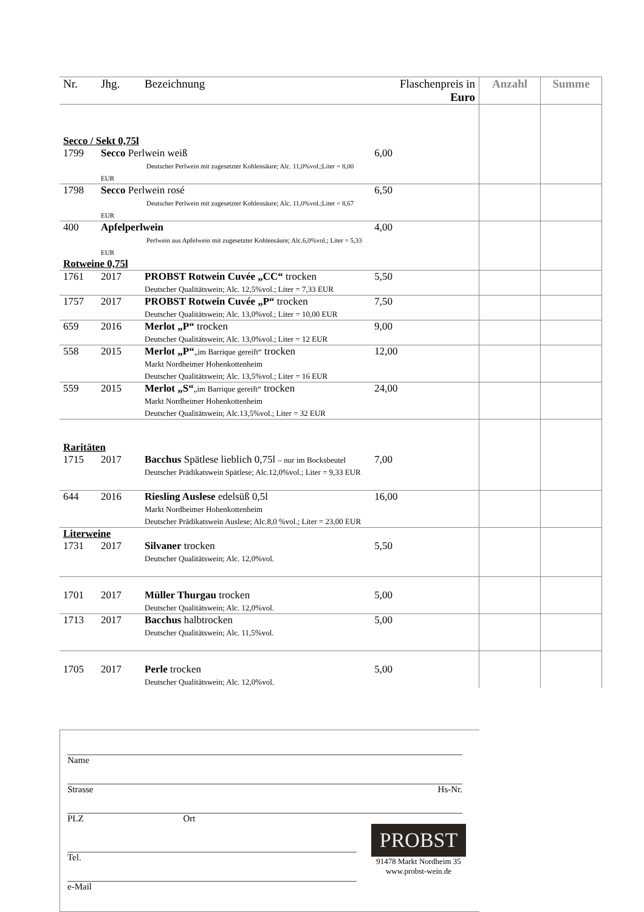| Nr. | Jhg. | Bezeichnung | Flaschenpreis in Euro | Anzahl | Summe |
| --- | --- | --- | --- | --- | --- |
| Secco / Sekt 0,75l | | | | | |
| 1799 | Secco Perlwein weiß Deutscher Perlwein mit zugesetzter Kohlensäure; Alc. 11,0%vol.;Liter = 8,00 EUR | | 6,00 | | |
| 1798 | Secco Perlwein rosé Deutscher Perlwein mit zugesetzter Kohlensäure; Alc. 11,0%vol.;Liter = 8,67 EUR | | 6,50 | | |
| 400 | Apfelperlwein Perlwein aus Apfelwein mit zugesetzter Kohlensäure; Alc.6,0%vol.; Liter = 5,33 EUR | | 4,00 | | |
| Rotweine 0,75l | | | | | |
| 1761 | 2017 | PROBST Rotwein Cuvée „CC“ trocken Deutscher Qualitätswein; Alc. 12,5%vol.; Liter = 7,33 EUR | 5,50 | | |
| 1757 | 2017 | PROBST Rotwein Cuvée „P“ trocken Deutscher Qualitätswein; Alc. 13,0%vol.; Liter = 10,00 EUR | 7,50 | | |
| 659 | 2016 | Merlot „P“ trocken Deutscher Qualitätswein; Alc. 13,0%vol.; Liter = 12 EUR | 9,00 | | |
| 558 | 2015 | Merlot „P“ „im Barrique gereift“ trocken Markt Nordheimer Hohenkottenheim Deutscher Qualitätswein; Alc. 13,5%vol.; Liter = 16 EUR | 12,00 | | |
| 559 | 2015 | Merlot „S“ „im Barrique gereift“ trocken Markt Nordheimer Hohenkottenheim Deutscher Qualitätswein; Alc.13,5%vol.; Liter = 32 EUR | 24,00 | | |
| Raritäten | | | | | |
| 1715 | 2017 | Bacchus Spätlese lieblich 0,75l – nur im Bocksbeutel Deutscher Prädikatswein Spätlese; Alc.12,0%vol.; Liter = 9,33 EUR | 7,00 | | |
| 644 | 2016 | Riesling Auslese edelsüß 0,5l Markt Nordheimer Hohenkottenheim Deutscher Prädikatswein Auslese; Alc.8,0 %vol.; Liter = 23,00 EUR | 16,00 | | |
| Literweine | | | | | |
| 1731 | 2017 | Silvaner trocken Deutscher Qualitätswein; Alc. 12,0%vol. | 5,50 | | |
| 1701 | 2017 | Müller Thurgau trocken Deutscher Qualitätswein; Alc. 12,0%vol. | 5,00 | | |
| 1713 | 2017 | Bacchus halbtrocken Deutscher Qualitätswein; Alc. 11,5%vol. | 5,00 | | |
| 1705 | 2017 | Perle trocken Deutscher Qualitätswein; Alc. 12,0%vol. | 5,00 | | |
Name
Strasse Hs-Nr.
PLZ Ort
Tel.
e-Mail
PROBST
91478 Markt Nordheim 35
www.probst-wein.de